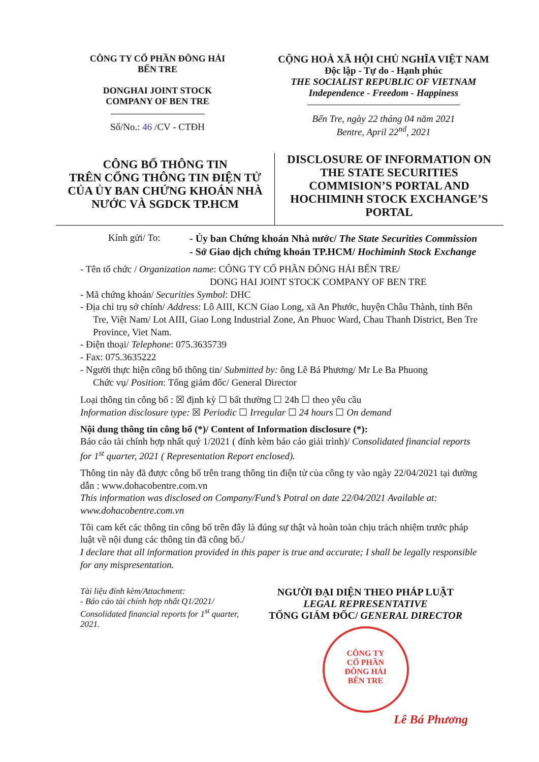CÔNG TY CỔ PHẦN ĐÔNG HẢI
BẾN TRE
DONGHAI JOINT STOCK
COMPANY OF BEN TRE
Số/No.: 46 /CV - CTĐH
CỘNG HOÀ XÃ HỘI CHỦ NGHĨA VIỆT NAM
Độc lập - Tự do - Hạnh phúc
THE SOCIALIST REPUBLIC OF VIETNAM
Independence - Freedom - Happiness
Bến Tre, ngày 22 tháng 04 năm 2021
Bentre, April 22<sup>nd</sup>, 2021
CÔNG BỐ THÔNG TIN
TRÊN CỔNG THÔNG TIN ĐIỆN TỬ
CỦA ỦY BAN CHỨNG KHOÁN NHÀ
NƯỚC VÀ SGDCK TP.HCM
DISCLOSURE OF INFORMATION ON
THE STATE SECURITIES
COMMISION’S PORTAL AND
HOCHIMINH STOCK EXCHANGE’S
PORTAL
Kính gửi/ To: - Ủy ban Chứng khoán Nhà nước/ The State Securities Commission
- Sở Giao dịch chứng khoán TP.HCM/ Hochiminh Stock Exchange
- Tên tổ chức / Organization name: CÔNG TY CỔ PHẦN ĐÔNG HẢI BẾN TRE/
DONG HAI JOINT STOCK COMPANY OF BEN TRE
- Mã chứng khoán/ Securities Symbol: DHC
- Địa chỉ trụ sở chính/ Address: Lô AIII, KCN Giao Long, xã An Phước, huyện Châu Thành, tỉnh Bến Tre, Việt Nam/ Lot AIII, Giao Long Industrial Zone, An Phuoc Ward, Chau Thanh District, Ben Tre Province, Viet Nam.
- Điện thoại/ Telephone: 075.3635739
- Fax: 075.3635222
- Người thực hiện công bố thông tin/ Submitted by: ông Lê Bá Phương/ Mr Le Ba Phuong
Chức vụ/ Position: Tổng giám đốc/ General Director
Loại thông tin công bố : ☒ định kỳ ☐ bất thường ☐ 24h ☐ theo yêu cầu
Information disclosure type: ☒ Periodic ☐ Irregular ☐ 24 hours ☐ On demand
Nội dung thông tin công bố (*)/ Content of Information disclosure (*):
Báo cáo tài chính hợp nhất quý 1/2021 ( đính kèm báo cáo giải trình)/ Consolidated financial reports for 1<sup>st</sup> quarter, 2021 ( Representation Report enclosed).
Thông tin này đã được công bố trên trang thông tin điện tử của công ty vào ngày 22/04/2021 tại đường dẫn : www.dohacobentre.com.vn
This information was disclosed on Company/Fund’s Potral on date 22/04/2021 Available at: www.dohacobentre.com.vn
Tôi cam kết các thông tin công bố trên đây là đúng sự thật và hoàn toàn chịu trách nhiệm trước pháp luật về nội dung các thông tin đã công bố./
I declare that all information provided in this paper is true and accurate; I shall be legally responsible for any mispresentation.
Tài liệu đính kèm/Attachment:
- Báo cáo tài chính hợp nhất Q1/2021/ Consolidated financial reports for 1<sup>st</sup> quarter, 2021.
NGƯỜI ĐẠI DIỆN THEO PHÁP LUẬT
LEGAL REPRESENTATIVE
TỔNG GIÁM ĐỐC/ GENERAL DIRECTOR
CÔNG TY
CỔ PHẦN
ĐÔNG HẢI
BẾN TRE
Lê Bá Phương